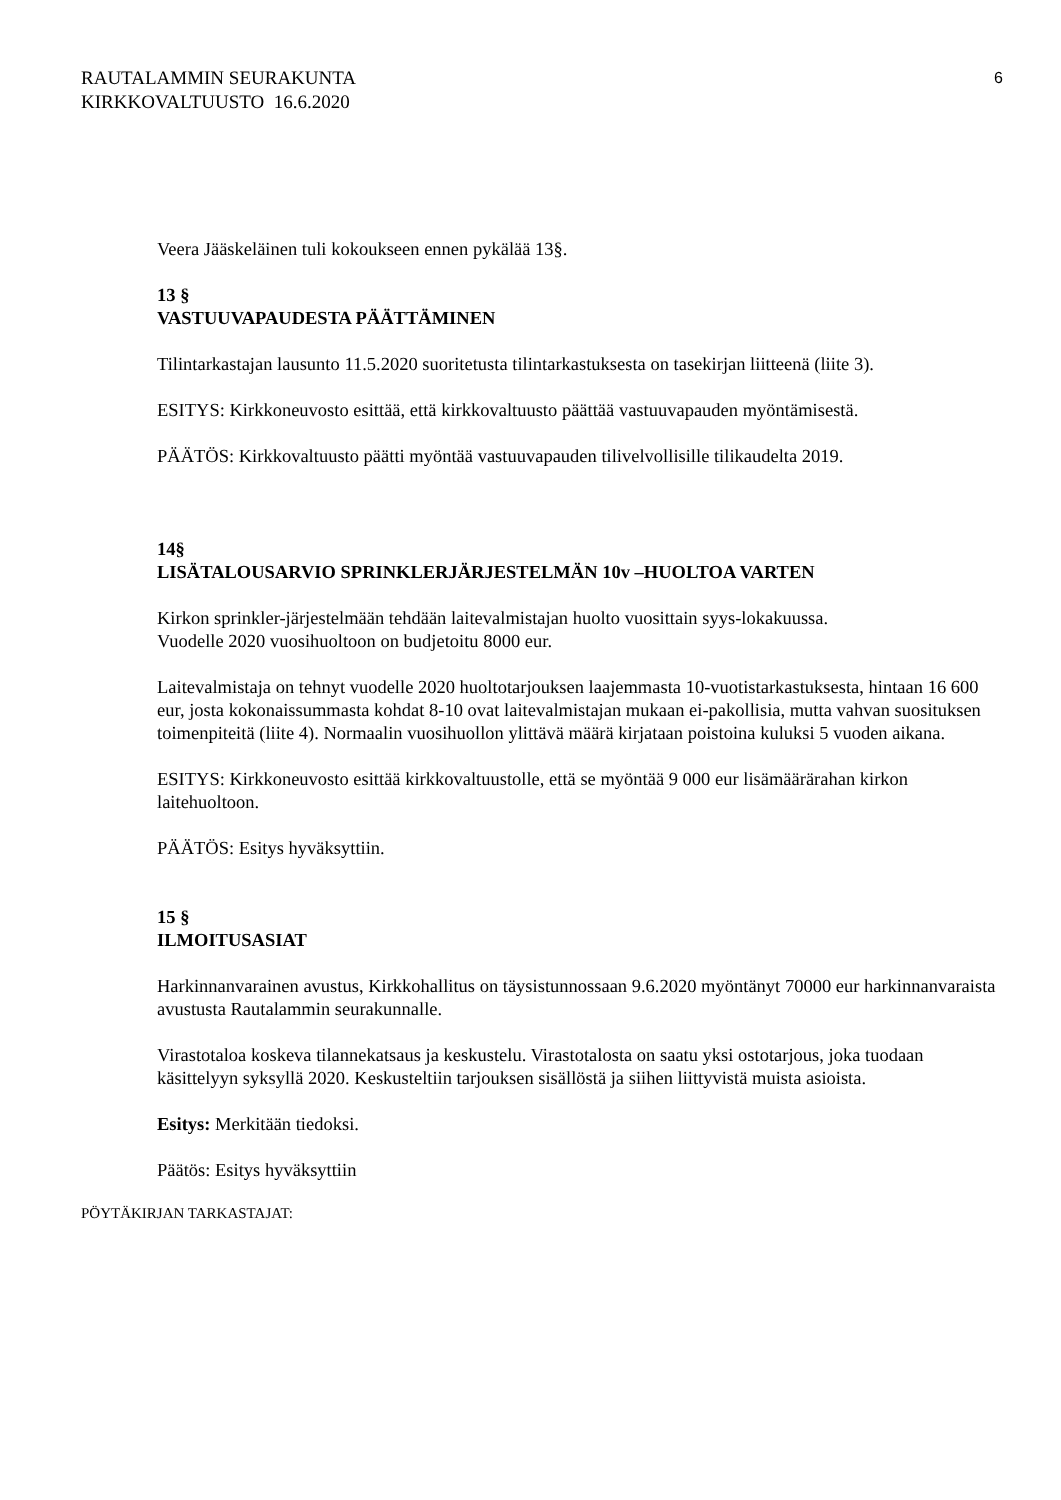RAUTALAMMIN SEURAKUNTA
KIRKKOVALTUUSTO 16.6.2020
6
Veera Jääskeläinen tuli kokoukseen ennen pykälää 13§.
13 §
VASTUUVAPAUDESTA PÄÄTTÄMINEN
Tilintarkastajan lausunto 11.5.2020 suoritetusta tilintarkastuksesta on tasekirjan liitteenä (liite 3).
ESITYS: Kirkkoneuvosto esittää, että kirkkovaltuusto päättää vastuuvapauden myöntämisestä.
PÄÄTÖS: Kirkkovaltuusto päätti myöntää vastuuvapauden tilivelvollisille tilikaudelta 2019.
14§
LISÄTALOUSARVIO SPRINKLERJÄRJESTELMÄN 10v –HUOLTOA VARTEN
Kirkon sprinkler-järjestelmään tehdään laitevalmistajan huolto vuosittain syys-lokakuussa.
Vuodelle 2020 vuosihuoltoon on budjetoitu 8000 eur.
Laitevalmistaja on tehnyt vuodelle 2020 huoltotarjouksen laajemmasta 10-vuotistarkastuksesta, hintaan 16 600 eur, josta kokonaissummasta kohdat 8-10 ovat laitevalmistajan mukaan ei-pakollisia, mutta vahvan suosituksen toimenpiteitä (liite 4). Normaalin vuosihuollon ylittävä määrä kirjataan poistoina kuluksi 5 vuoden aikana.
ESITYS: Kirkkoneuvosto esittää kirkkovaltuustolle, että se myöntää 9 000 eur lisämäärärahan kirkon laitehuoltoon.
PÄÄTÖS: Esitys hyväksyttiin.
15 §
ILMOITUSASIAT
Harkinnanvarainen avustus, Kirkkohallitus on täysistunnossaan 9.6.2020 myöntänyt 70000 eur harkinnanvaraista avustusta Rautalammin seurakunnalle.
Virastotaloa koskeva tilannekatsaus ja keskustelu. Virastotalosta on saatu yksi ostotarjous, joka tuodaan käsittelyyn syksyllä 2020. Keskusteltiin tarjouksen sisällöstä ja siihen liittyvistä muista asioista.
Esitys: Merkitään tiedoksi.
Päätös: Esitys hyväksyttiin
PÖYTÄKIRJAN TARKASTAJAT: